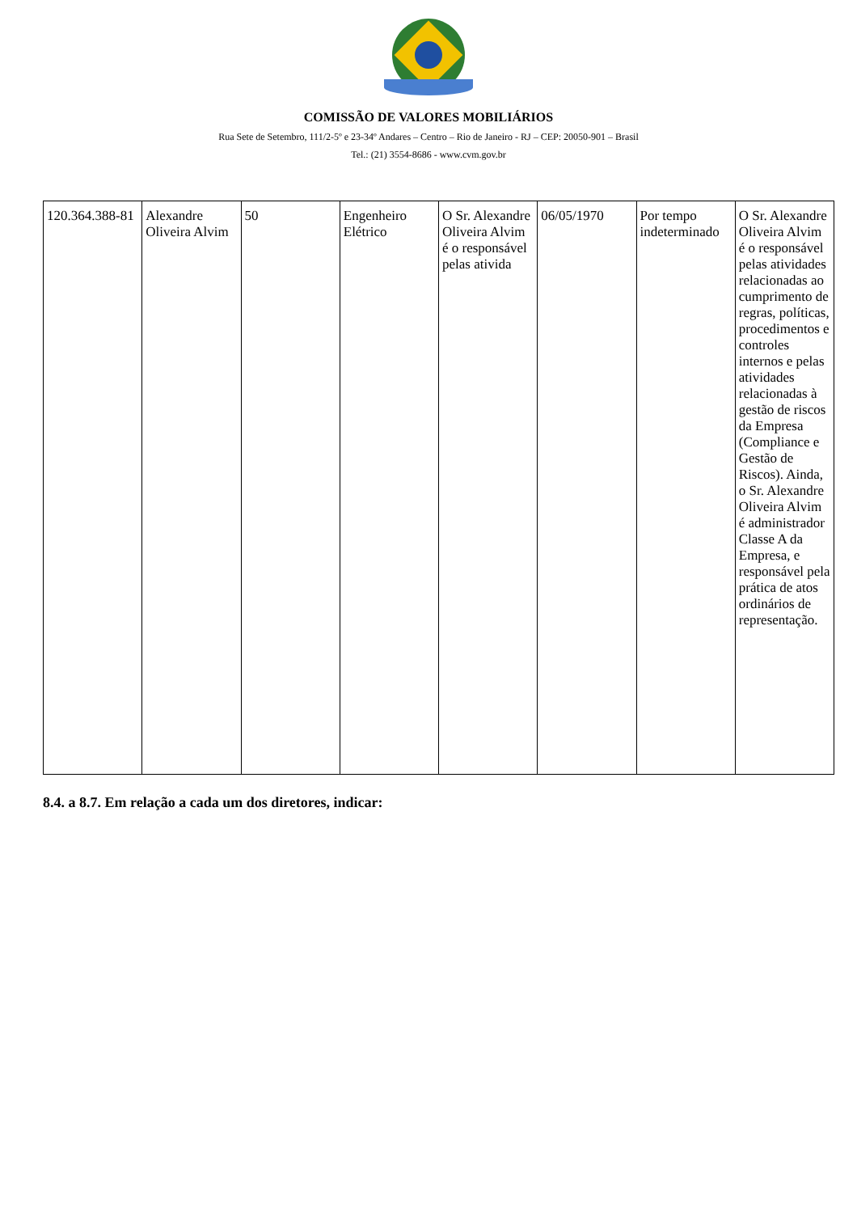COMISSÃO DE VALORES MOBILIÁRIOS
Rua Sete de Setembro, 111/2-5º e 23-34º Andares – Centro – Rio de Janeiro - RJ – CEP: 20050-901 – Brasil
Tel.: (21) 3554-8686 - www.cvm.gov.br
| 120.364.388-81 | Alexandre Oliveira Alvim | 50 | Engenheiro Elétrico | O Sr. Alexandre Oliveira Alvim é o responsável pelas ativida | 06/05/1970 | Por tempo indeterminado | O Sr. Alexandre Oliveira Alvim é o responsável pelas atividades relacionadas ao cumprimento de regras, políticas, procedimentos e controles internos e pelas atividades relacionadas à gestão de riscos da Empresa (Compliance e Gestão de Riscos). Ainda, o Sr. Alexandre Oliveira Alvim é administrador Classe A da Empresa, e responsável pela prática de atos ordinários de representação. |
8.4. a 8.7. Em relação a cada um dos diretores, indicar: